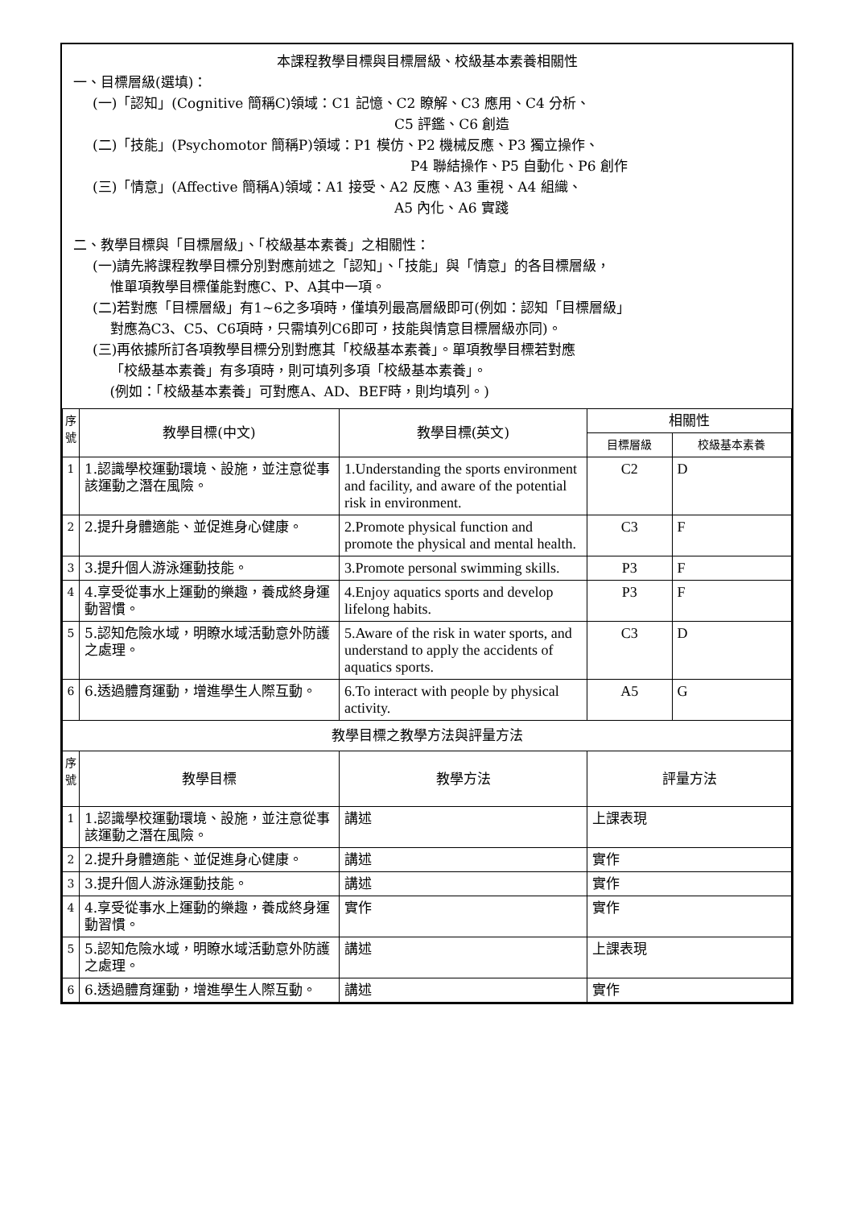本課程教學目標與目標層級、校級基本素養相關性
一、目標層級(選填)：
(一)「認知」(Cognitive 簡稱C)領域：C1 記憶、C2 瞭解、C3 應用、C4 分析、
C5 評鑑、C6 創造
(二)「技能」(Psychomotor 簡稱P)領域：P1 模仿、P2 機械反應、P3 獨立操作、
P4 聯結操作、P5 自動化、P6 創作
(三)「情意」(Affective 簡稱A)領域：A1 接受、A2 反應、A3 重視、A4 組織、
A5 內化、A6 實踐
二、教學目標與「目標層級」、「校級基本素養」之相關性：
(一)請先將課程教學目標分別對應前述之「認知」、「技能」與「情意」的各目標層級，
惟單項教學目標僅能對應C、P、A其中一項。
(二)若對應「目標層級」有1~6之多項時，僅填列最高層級即可(例如：認知「目標層級」
對應為C3、C5、C6項時，只需填列C6即可，技能與情意目標層級亦同)。
(三)再依據所訂各項教學目標分別對應其「校級基本素養」。單項教學目標若對應
「校級基本素養」有多項時，則可填列多項「校級基本素養」。
(例如：「校級基本素養」可對應A、AD、BEF時，則均填列。)
| 序 號 | 教學目標(中文) | 教學目標(英文) | 相關性 | |
| --- | --- | --- | --- | --- |
| | | | 目標層級 | 校級基本素養 |
| 1 | 1.認識學校運動環境、設施，並注意從事該運動之潛在風險。 | 1.Understanding the sports environment and facility, and aware of the potential risk in environment. | C2 | D |
| 2 | 2.提升身體適能、並促進身心健康。 | 2.Promote physical function and promote the physical and mental health. | C3 | F |
| 3 | 3.提升個人游泳運動技能。 | 3.Promote personal swimming skills. | P3 | F |
| 4 | 4.享受從事水上運動的樂趣，養成終身運動習慣。 | 4.Enjoy aquatics sports and develop lifelong habits. | P3 | F |
| 5 | 5.認知危險水域，明瞭水域活動意外防護之處理。 | 5.Aware of the risk in water sports, and understand to apply the accidents of aquatics sports. | C3 | D |
| 6 | 6.透過體育運動，增進學生人際互動。 | 6.To interact with people by physical activity. | A5 | G |
| 教學目標之教學方法與評量方法 | | | | |
| 序 號 | 教學目標 | 教學方法 | 評量方法 | |
| 1 | 1.認識學校運動環境、設施，並注意從事該運動之潛在風險。 | 講述 | 上課表現 | |
| 2 | 2.提升身體適能、並促進身心健康。 | 講述 | 實作 | |
| 3 | 3.提升個人游泳運動技能。 | 講述 | 實作 | |
| 4 | 4.享受從事水上運動的樂趣，養成終身運動習慣。 | 實作 | 實作 | |
| 5 | 5.認知危險水域，明瞭水域活動意外防護之處理。 | 講述 | 上課表現 | |
| 6 | 6.透過體育運動，增進學生人際互動。 | 講述 | 實作 | |